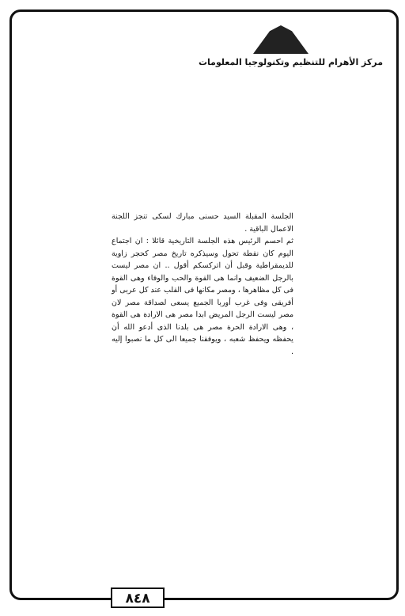مركز الأهرام للتنظيم وتكنولوجيا المعلومات
الجلسة المقبلة السيد حسنى مبارك لسكى تنجز اللجنة الاعمال الباقية .
ثم احسم الرئيس هذه الجلسة التاريخية قائلا : ان اجتماع اليوم كان نقطة تحول وسيذكره تاريخ مصر كحجر زاوية للديمقراطية وقبل أن اتركسكم أقول .. ان مصر ليست بالرجل الضعيف وانما هى القوة والحب والوفاء وهى القوة فى كل مظاهرها ، ومصر مكانها فى القلب عند كل عربى أو أفريقى وفى غرب أوربا الجميع يسعى لصداقة مصر لان مصر ليست الرجل المريض ابدا مصر هى الارادة هى القوة ، وهى الارادة الحرة مصر هى بلدنا الذى أدعو الله أن يحفظه ويحفظ شعبه ، ويوفقنا جميعا الى كل ما نصبوا إليه .
٨٤٨